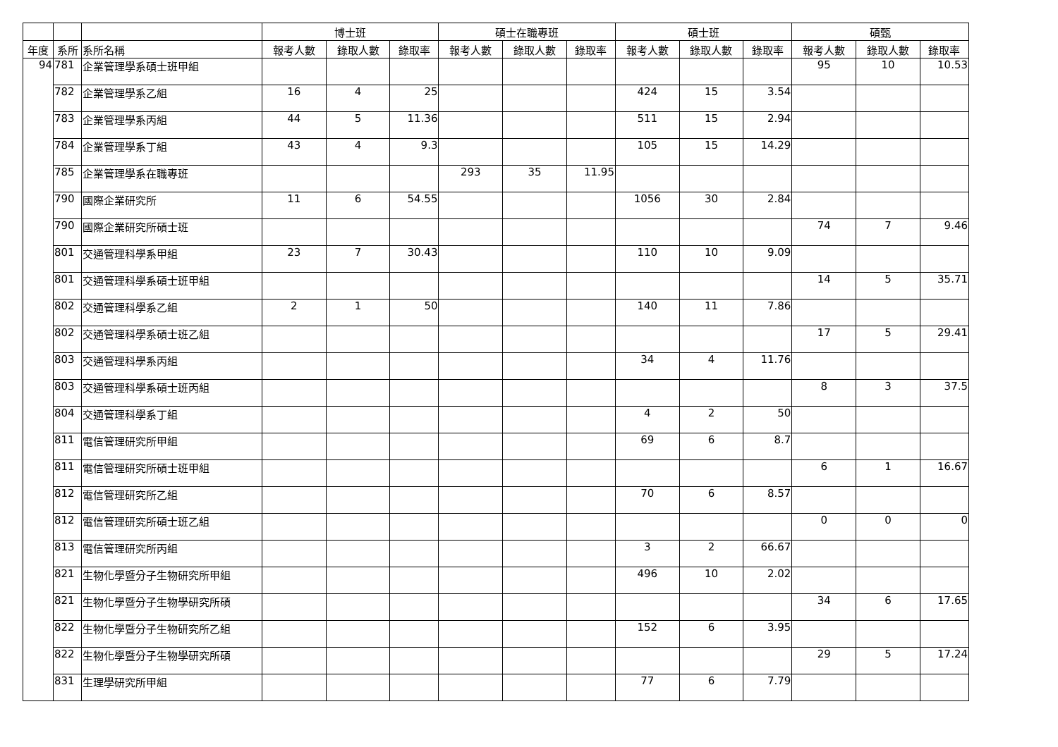| | | | 博士班 | | | 碩士在職專班 | | | 碩士班 | | | 碩甄 | | |
| --- | --- | --- | --- | --- | --- | --- | --- | --- | --- | --- | --- | --- | --- | --- |
| 年度 | 系所 | 系所名稱 | 報考人數 | 錄取人數 | 錄取率 | 報考人數 | 錄取人數 | 錄取率 | 報考人數 | 錄取人數 | 錄取率 | 報考人數 | 錄取人數 | 錄取率 |
| 94 | 781 | 企業管理學系碩士班甲組 | | | | | | | | | | 95 | 10 | 10.53 |
| | 782 | 企業管理學系乙組 | 16 | 4 | 25 | | | | 424 | 15 | 3.54 | | | |
| | 783 | 企業管理學系丙組 | 44 | 5 | 11.36 | | | | 511 | 15 | 2.94 | | | |
| | 784 | 企業管理學系丁組 | 43 | 4 | 9.3 | | | | 105 | 15 | 14.29 | | | |
| | 785 | 企業管理學系在職專班 | | | | 293 | 35 | 11.95 | | | | | | |
| | 790 | 國際企業研究所 | 11 | 6 | 54.55 | | | | 1056 | 30 | 2.84 | | | |
| | 790 | 國際企業研究所碩士班 | | | | | | | | | | 74 | 7 | 9.46 |
| | 801 | 交通管理科學系甲組 | 23 | 7 | 30.43 | | | | 110 | 10 | 9.09 | | | |
| | 801 | 交通管理科學系碩士班甲組 | | | | | | | | | | 14 | 5 | 35.71 |
| | 802 | 交通管理科學系乙組 | 2 | 1 | 50 | | | | 140 | 11 | 7.86 | | | |
| | 802 | 交通管理科學系碩士班乙組 | | | | | | | | | | 17 | 5 | 29.41 |
| | 803 | 交通管理科學系丙組 | | | | | | | 34 | 4 | 11.76 | | | |
| | 803 | 交通管理科學系碩士班丙組 | | | | | | | | | | 8 | 3 | 37.5 |
| | 804 | 交通管理科學系丁組 | | | | | | | 4 | 2 | 50 | | | |
| | 811 | 電信管理研究所甲組 | | | | | | | 69 | 6 | 8.7 | | | |
| | 811 | 電信管理研究所碩士班甲組 | | | | | | | | | | 6 | 1 | 16.67 |
| | 812 | 電信管理研究所乙組 | | | | | | | 70 | 6 | 8.57 | | | |
| | 812 | 電信管理研究所碩士班乙組 | | | | | | | | | | 0 | 0 | 0 |
| | 813 | 電信管理研究所丙組 | | | | | | | 3 | 2 | 66.67 | | | |
| | 821 | 生物化學暨分子生物研究所甲組 | | | | | | | 496 | 10 | 2.02 | | | |
| | 821 | 生物化學暨分子生物學研究所碩 | | | | | | | | | | 34 | 6 | 17.65 |
| | 822 | 生物化學暨分子生物研究所乙組 | | | | | | | 152 | 6 | 3.95 | | | |
| | 822 | 生物化學暨分子生物學研究所碩 | | | | | | | | | | 29 | 5 | 17.24 |
| | 831 | 生理學研究所甲組 | | | | | | | 77 | 6 | 7.79 | | | |